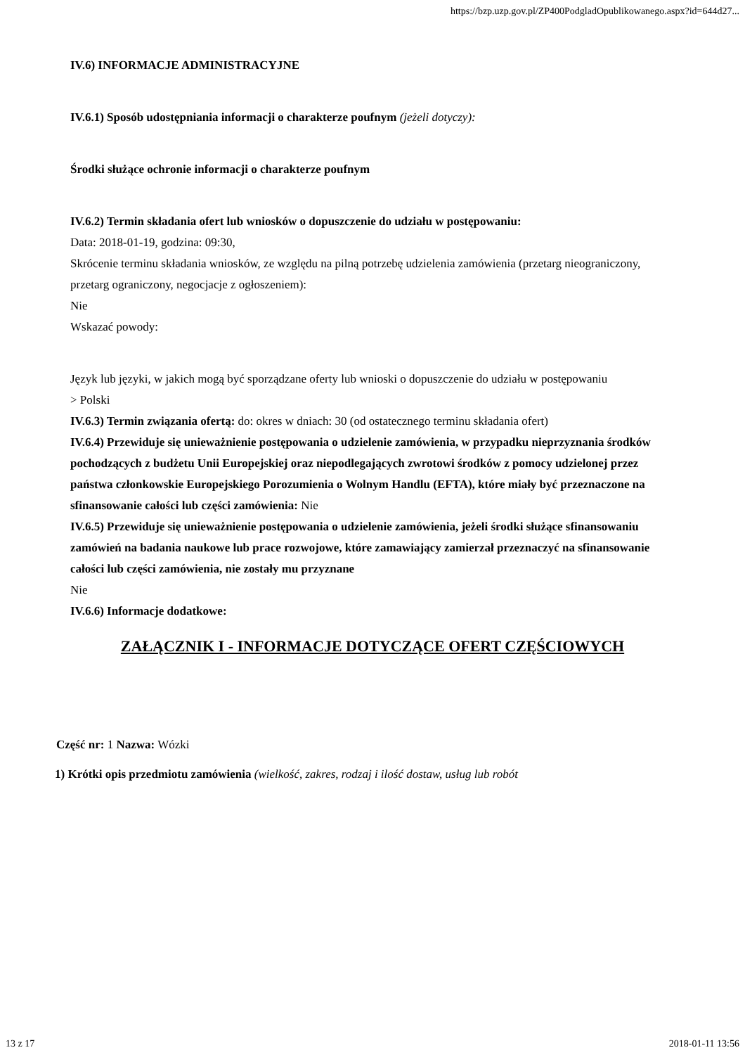https://bzp.uzp.gov.pl/ZP400PodgladOpublikowanego.aspx?id=644d27...
IV.6) INFORMACJE ADMINISTRACYJNE
IV.6.1) Sposób udostępniania informacji o charakterze poufnym (jeżeli dotyczy):
Środki służące ochronie informacji o charakterze poufnym
IV.6.2) Termin składania ofert lub wniosków o dopuszczenie do udziału w postępowaniu:
Data: 2018-01-19, godzina: 09:30,
Skrócenie terminu składania wniosków, ze względu na pilną potrzebę udzielenia zamówienia (przetarg nieograniczony, przetarg ograniczony, negocjacje z ogłoszeniem):
Nie
Wskazać powody:
Język lub języki, w jakich mogą być sporządzane oferty lub wnioski o dopuszczenie do udziału w postępowaniu
> Polski
IV.6.3) Termin związania ofertą: do: okres w dniach: 30 (od ostatecznego terminu składania ofert)
IV.6.4) Przewiduje się unieważnienie postępowania o udzielenie zamówienia, w przypadku nieprzyznania środków pochodzących z budżetu Unii Europejskiej oraz niepodlegających zwrotowi środków z pomocy udzielonej przez państwa członkowskie Europejskiego Porozumienia o Wolnym Handlu (EFTA), które miały być przeznaczone na sfinansowanie całości lub części zamówienia: Nie
IV.6.5) Przewiduje się unieważnienie postępowania o udzielenie zamówienia, jeżeli środki służące sfinansowaniu zamówień na badania naukowe lub prace rozwojowe, które zamawiający zamierzał przeznaczyć na sfinansowanie całości lub części zamówienia, nie zostały mu przyznane
Nie
IV.6.6) Informacje dodatkowe:
ZAŁĄCZNIK I - INFORMACJE DOTYCZĄCE OFERT CZĘŚCIOWYCH
Część nr: 1 Nazwa: Wózki
1) Krótki opis przedmiotu zamówienia (wielkość, zakres, rodzaj i ilość dostaw, usług lub robót
13 z 17 2018-01-11 13:56